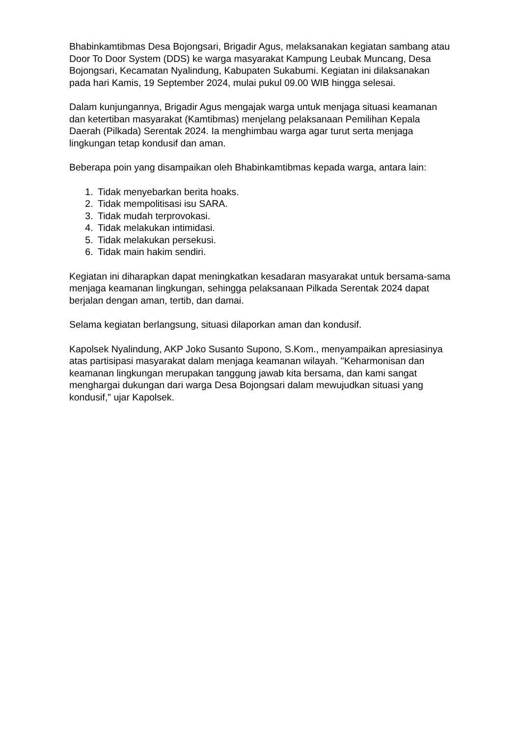Bhabinkamtibmas Desa Bojongsari, Brigadir Agus, melaksanakan kegiatan sambang atau Door To Door System (DDS) ke warga masyarakat Kampung Leubak Muncang, Desa Bojongsari, Kecamatan Nyalindung, Kabupaten Sukabumi. Kegiatan ini dilaksanakan pada hari Kamis, 19 September 2024, mulai pukul 09.00 WIB hingga selesai.
Dalam kunjungannya, Brigadir Agus mengajak warga untuk menjaga situasi keamanan dan ketertiban masyarakat (Kamtibmas) menjelang pelaksanaan Pemilihan Kepala Daerah (Pilkada) Serentak 2024. Ia menghimbau warga agar turut serta menjaga lingkungan tetap kondusif dan aman.
Beberapa poin yang disampaikan oleh Bhabinkamtibmas kepada warga, antara lain:
1. Tidak menyebarkan berita hoaks.
2. Tidak mempolitisasi isu SARA.
3. Tidak mudah terprovokasi.
4. Tidak melakukan intimidasi.
5. Tidak melakukan persekusi.
6. Tidak main hakim sendiri.
Kegiatan ini diharapkan dapat meningkatkan kesadaran masyarakat untuk bersama-sama menjaga keamanan lingkungan, sehingga pelaksanaan Pilkada Serentak 2024 dapat berjalan dengan aman, tertib, dan damai.
Selama kegiatan berlangsung, situasi dilaporkan aman dan kondusif.
Kapolsek Nyalindung, AKP Joko Susanto Supono, S.Kom., menyampaikan apresiasinya atas partisipasi masyarakat dalam menjaga keamanan wilayah. "Keharmonisan dan keamanan lingkungan merupakan tanggung jawab kita bersama, dan kami sangat menghargai dukungan dari warga Desa Bojongsari dalam mewujudkan situasi yang kondusif," ujar Kapolsek.